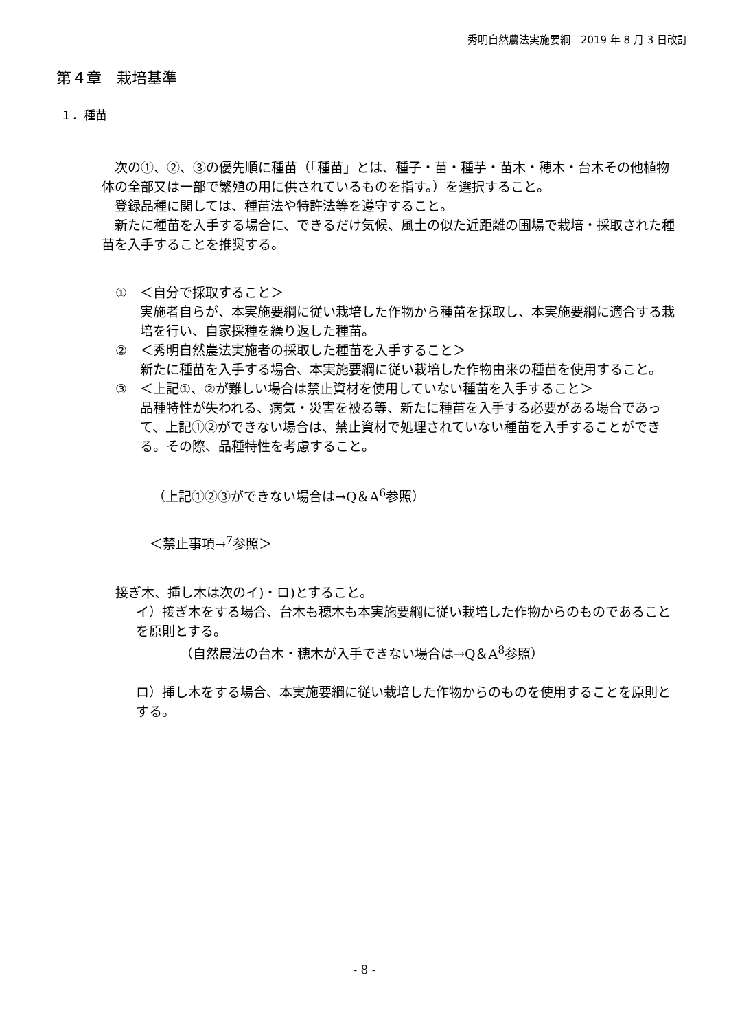秀明自然農法実施要綱　2019 年 8 月 3 日改訂
第４章　栽培基準
１．種苗
　次の①、②、③の優先順に種苗（「種苗」とは、種子・苗・種芋・苗木・穂木・台木その他植物体の全部又は一部で繁殖の用に供されているものを指す。）を選択すること。
　登録品種に関しては、種苗法や特許法等を遵守すること。
　新たに種苗を入手する場合に、できるだけ気候、風土の似た近距離の圃場で栽培・採取された種苗を入手することを推奨する。
①　＜自分で採取すること＞
実施者自らが、本実施要綱に従い栽培した作物から種苗を採取し、本実施要綱に適合する栽培を行い、自家採種を繰り返した種苗。
②　＜秀明自然農法実施者の採取した種苗を入手すること＞
新たに種苗を入手する場合、本実施要綱に従い栽培した作物由来の種苗を使用すること。
③　＜上記①、②が難しい場合は禁止資材を使用していない種苗を入手すること＞
品種特性が失われる、病気・災害を被る等、新たに種苗を入手する必要がある場合であって、上記①②ができない場合は、禁止資材で処理されていない種苗を入手することができる。その際、品種特性を考慮すること。
（上記①②③ができない場合は→Q＆A<sup>6</sup>参照）
＜禁止事項→<sup>7</sup>参照＞
接ぎ木、挿し木は次のイ)・ロ)とすること。
イ）接ぎ木をする場合、台木も穂木も本実施要綱に従い栽培した作物からのものであることを原則とする。
（自然農法の台木・穂木が入手できない場合は→Q＆A<sup>8</sup>参照）
ロ）挿し木をする場合、本実施要綱に従い栽培した作物からのものを使用することを原則とする。
- 8 -